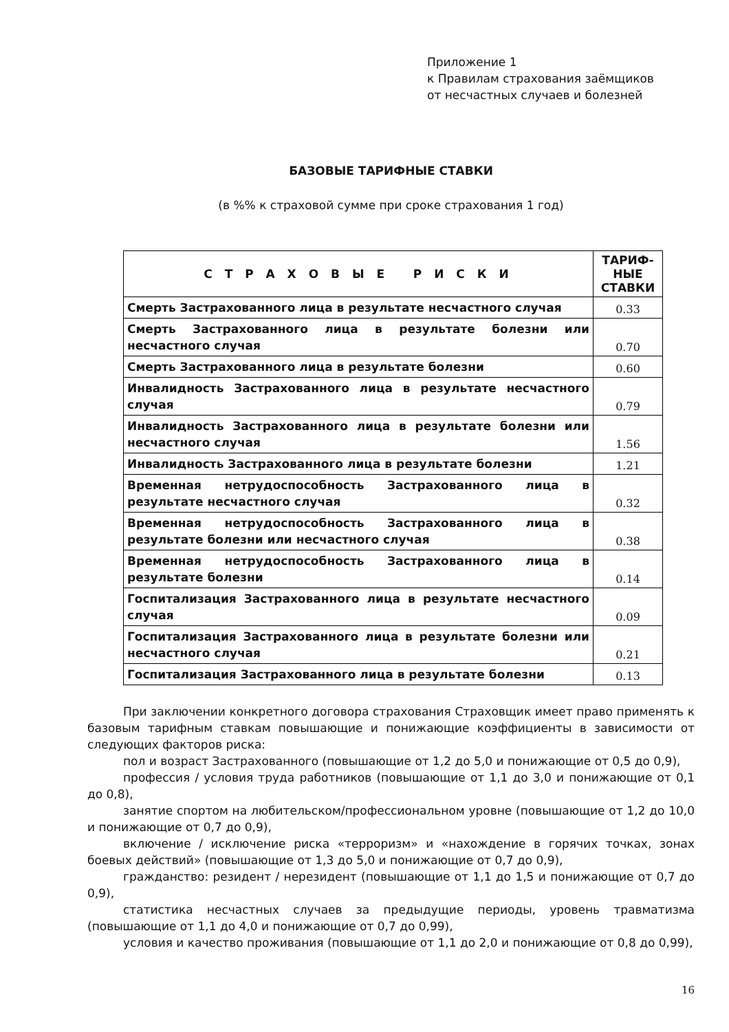Приложение 1
к Правилам страхования заёмщиков
от несчастных случаев и болезней
БАЗОВЫЕ ТАРИФНЫЕ СТАВКИ
(в %% к страховой сумме при сроке страхования 1 год)
| С Т Р А Х О В Ы Е Р И С К И | ТАРИФ- НЫЕ СТАВКИ |
| --- | --- |
| Смерть Застрахованного лица в результате несчастного случая | 0.33 |
| Смерть Застрахованного лица в результате болезни или несчастного случая | 0.70 |
| Смерть Застрахованного лица в результате болезни | 0.60 |
| Инвалидность Застрахованного лица в результате несчастного случая | 0.79 |
| Инвалидность Застрахованного лица в результате болезни или несчастного случая | 1.56 |
| Инвалидность Застрахованного лица в результате болезни | 1.21 |
| Временная нетрудоспособность Застрахованного лица в результате несчастного случая | 0.32 |
| Временная нетрудоспособность Застрахованного лица в результате болезни или несчастного случая | 0.38 |
| Временная нетрудоспособность Застрахованного лица в результате болезни | 0.14 |
| Госпитализация Застрахованного лица в результате несчастного случая | 0.09 |
| Госпитализация Застрахованного лица в результате болезни или несчастного случая | 0.21 |
| Госпитализация Застрахованного лица в результате болезни | 0.13 |
При заключении конкретного договора страхования Страховщик имеет право применять к базовым тарифным ставкам повышающие и понижающие коэффициенты в зависимости от следующих факторов риска:
пол и возраст Застрахованного (повышающие от 1,2 до 5,0 и понижающие от 0,5 до 0,9),
профессия / условия труда работников (повышающие от 1,1 до 3,0 и понижающие от 0,1 до 0,8),
занятие спортом на любительском/профессиональном уровне (повышающие от 1,2 до 10,0 и понижающие от 0,7 до 0,9),
включение / исключение риска «терроризм» и «нахождение в горячих точках, зонах боевых действий» (повышающие от 1,3 до 5,0 и понижающие от 0,7 до 0,9),
гражданство: резидент / нерезидент (повышающие от 1,1 до 1,5 и понижающие от 0,7 до 0,9),
статистика несчастных случаев за предыдущие периоды, уровень травматизма (повышающие от 1,1 до 4,0 и понижающие от 0,7 до 0,99),
условия и качество проживания (повышающие от 1,1 до 2,0 и понижающие от 0,8 до 0,99),
16